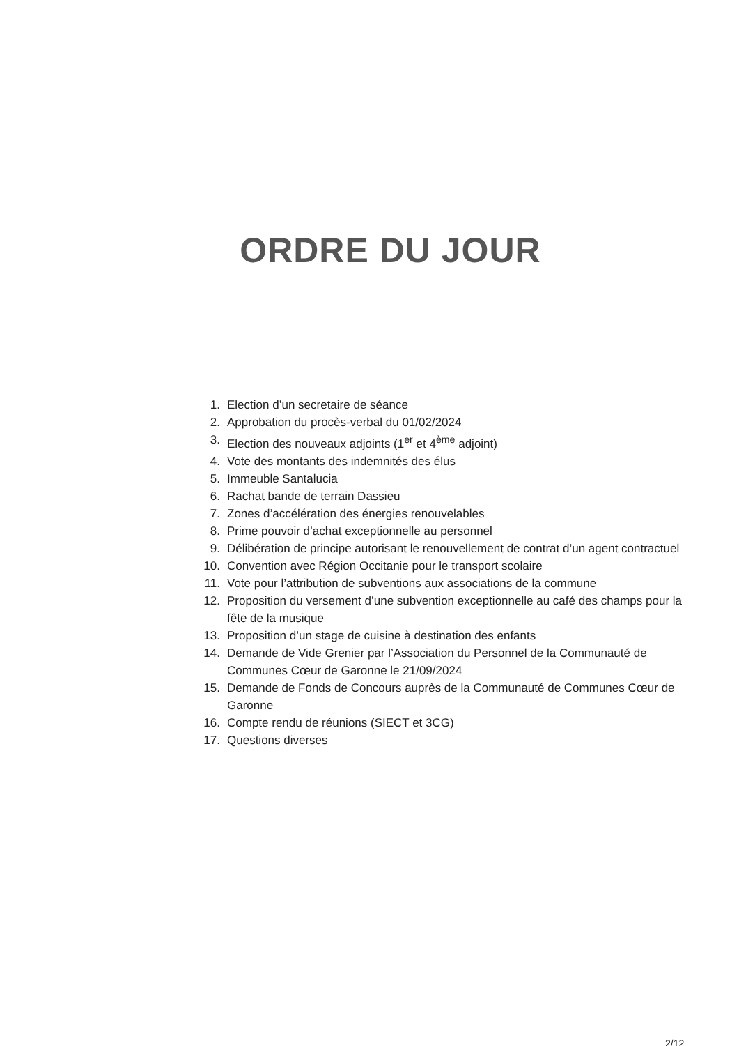ORDRE DU JOUR
1. Election d’un secretaire de séance
2. Approbation du procès-verbal du 01/02/2024
3. Election des nouveaux adjoints (1<sup>er</sup> et 4<sup>ème</sup> adjoint)
4. Vote des montants des indemnités des élus
5. Immeuble Santalucia
6. Rachat bande de terrain Dassieu
7. Zones d’accélération des énergies renouvelables
8. Prime pouvoir d’achat exceptionnelle au personnel
9. Délibération de principe autorisant le renouvellement de contrat d’un agent contractuel
10. Convention avec Région Occitanie pour le transport scolaire
11. Vote pour l’attribution de subventions aux associations de la commune
12. Proposition du versement d’une subvention exceptionnelle au café des champs pour la fête de la musique
13. Proposition d’un stage de cuisine à destination des enfants
14. Demande de Vide Grenier par l’Association du Personnel de la Communauté de Communes Cœur de Garonne le 21/09/2024
15. Demande de Fonds de Concours auprès de la Communauté de Communes Cœur de Garonne
16. Compte rendu de réunions (SIECT et 3CG)
17. Questions diverses
2/12